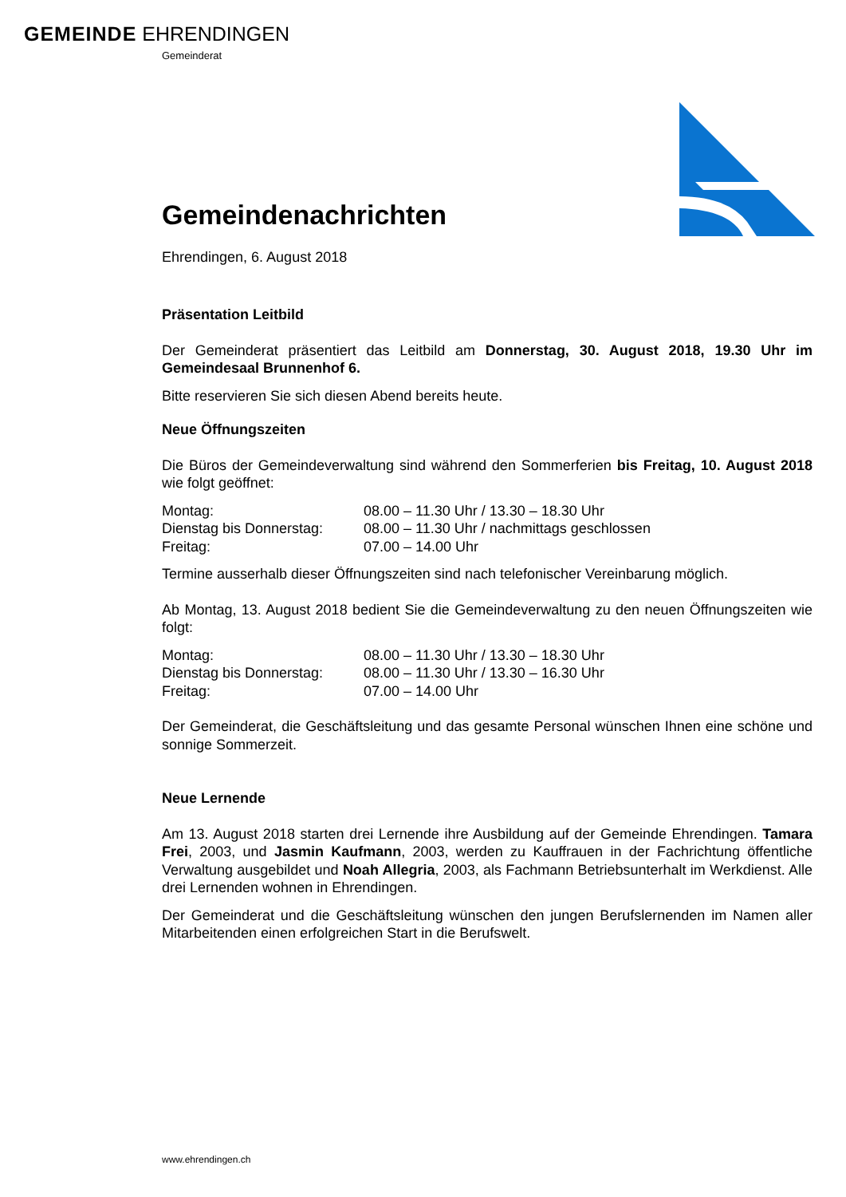GEMEINDE EHRENDINGEN
Gemeinderat
Gemeindenachrichten
Ehrendingen, 6. August 2018
Präsentation Leitbild
Der Gemeinderat präsentiert das Leitbild am Donnerstag, 30. August 2018, 19.30 Uhr im Gemeindesaal Brunnenhof 6.
Bitte reservieren Sie sich diesen Abend bereits heute.
Neue Öffnungszeiten
Die Büros der Gemeindeverwaltung sind während den Sommerferien bis Freitag, 10. August 2018 wie folgt geöffnet:
| Montag: | 08.00 – 11.30 Uhr / 13.30 – 18.30 Uhr |
| Dienstag bis Donnerstag: | 08.00 – 11.30 Uhr / nachmittags geschlossen |
| Freitag: | 07.00 – 14.00 Uhr |
Termine ausserhalb dieser Öffnungszeiten sind nach telefonischer Vereinbarung möglich.
Ab Montag, 13. August 2018 bedient Sie die Gemeindeverwaltung zu den neuen Öffnungszeiten wie folgt:
| Montag: | 08.00 – 11.30 Uhr / 13.30 – 18.30 Uhr |
| Dienstag bis Donnerstag: | 08.00 – 11.30 Uhr / 13.30 – 16.30 Uhr |
| Freitag: | 07.00 – 14.00 Uhr |
Der Gemeinderat, die Geschäftsleitung und das gesamte Personal wünschen Ihnen eine schöne und sonnige Sommerzeit.
Neue Lernende
Am 13. August 2018 starten drei Lernende ihre Ausbildung auf der Gemeinde Ehrendingen. Tamara Frei, 2003, und Jasmin Kaufmann, 2003, werden zu Kauffrauen in der Fachrichtung öffentliche Verwaltung ausgebildet und Noah Allegria, 2003, als Fachmann Betriebsunterhalt im Werkdienst. Alle drei Lernenden wohnen in Ehrendingen.
Der Gemeinderat und die Geschäftsleitung wünschen den jungen Berufslernenden im Namen aller Mitarbeitenden einen erfolgreichen Start in die Berufswelt.
www.ehrendingen.ch